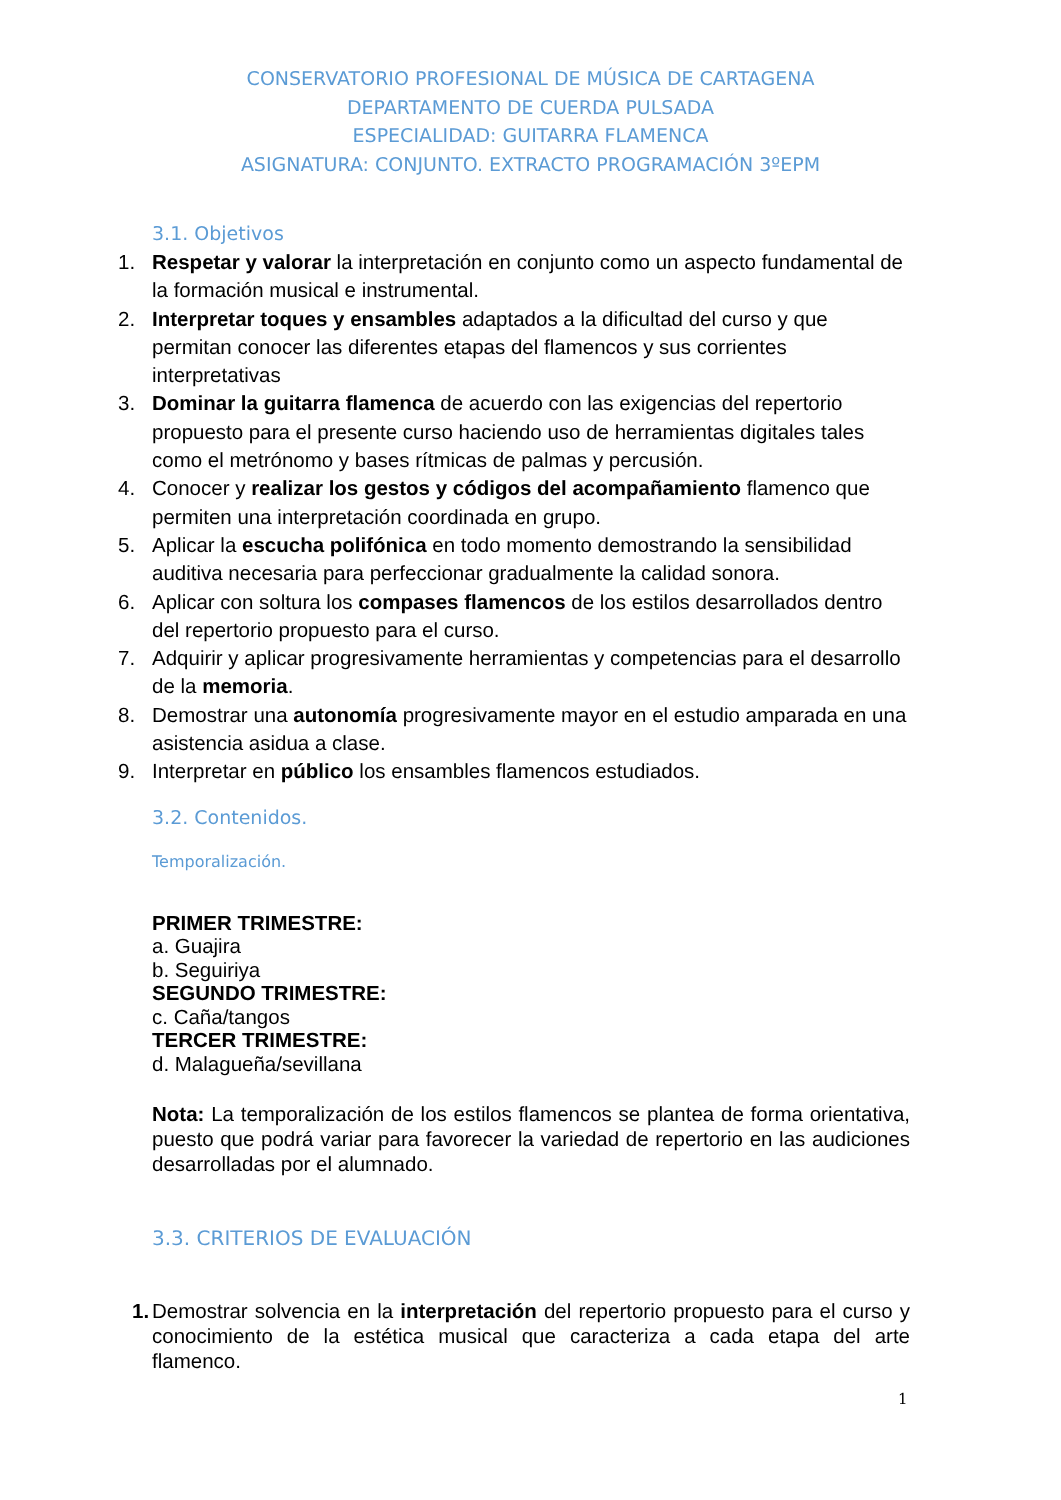CONSERVATORIO PROFESIONAL DE MÚSICA DE CARTAGENA
DEPARTAMENTO DE CUERDA PULSADA
ESPECIALIDAD: GUITARRA FLAMENCA
ASIGNATURA: CONJUNTO. EXTRACTO PROGRAMACIÓN 3ºEPM
3.1. Objetivos
1. Respetar y valorar la interpretación en conjunto como un aspecto fundamental de la formación musical e instrumental.
2. Interpretar toques y ensambles adaptados a la dificultad del curso y que permitan conocer las diferentes etapas del flamencos y sus corrientes interpretativas
3. Dominar la guitarra flamenca de acuerdo con las exigencias del repertorio propuesto para el presente curso haciendo uso de herramientas digitales tales como el metrónomo y bases rítmicas de palmas y percusión.
4. Conocer y realizar los gestos y códigos del acompañamiento flamenco que permiten una interpretación coordinada en grupo.
5. Aplicar la escucha polifónica en todo momento demostrando la sensibilidad auditiva necesaria para perfeccionar gradualmente la calidad sonora.
6. Aplicar con soltura los compases flamencos de los estilos desarrollados dentro del repertorio propuesto para el curso.
7. Adquirir y aplicar progresivamente herramientas y competencias para el desarrollo de la memoria.
8. Demostrar una autonomía progresivamente mayor en el estudio amparada en una asistencia asidua a clase.
9. Interpretar en público los ensambles flamencos estudiados.
3.2. Contenidos.
Temporalización.
PRIMER TRIMESTRE:
a. Guajira
b. Seguiriya
SEGUNDO TRIMESTRE:
c. Caña/tangos
TERCER TRIMESTRE:
d. Malagueña/sevillana
Nota: La temporalización de los estilos flamencos se plantea de forma orientativa, puesto que podrá variar para favorecer la variedad de repertorio en las audiciones desarrolladas por el alumnado.
3.3. CRITERIOS DE EVALUACIÓN
1. Demostrar solvencia en la interpretación del repertorio propuesto para el curso y conocimiento de la estética musical que caracteriza a cada etapa del arte flamenco.
1